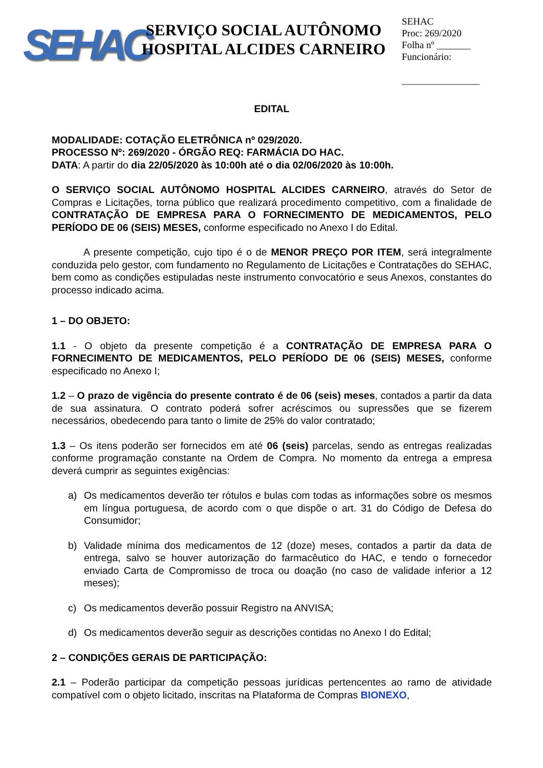SEHAC
SERVIÇO SOCIAL AUTÔNOMO
HOSPITAL ALCIDES CARNEIRO
SEHAC
Proc: 269/2020
Folha nº _______
Funcionário:
________________
EDITAL
MODALIDADE: COTAÇÃO ELETRÔNICA nº 029/2020.
PROCESSO Nº: 269/2020 - ÓRGÃO REQ: FARMÁCIA DO HAC.
DATA: A partir do dia 22/05/2020 às 10:00h até o dia 02/06/2020 às 10:00h.
O SERVIÇO SOCIAL AUTÔNOMO HOSPITAL ALCIDES CARNEIRO, através do Setor de Compras e Licitações, torna público que realizará procedimento competitivo, com a finalidade de CONTRATAÇÃO DE EMPRESA PARA O FORNECIMENTO DE MEDICAMENTOS, PELO PERÍODO DE 06 (SEIS) MESES, conforme especificado no Anexo I do Edital.
A presente competição, cujo tipo é o de MENOR PREÇO POR ITEM, será integralmente conduzida pelo gestor, com fundamento no Regulamento de Licitações e Contratações do SEHAC, bem como as condições estipuladas neste instrumento convocatório e seus Anexos, constantes do processo indicado acima.
1 – DO OBJETO:
1.1 - O objeto da presente competição é a CONTRATAÇÃO DE EMPRESA PARA O FORNECIMENTO DE MEDICAMENTOS, PELO PERÍODO DE 06 (SEIS) MESES, conforme especificado no Anexo I;
1.2 – O prazo de vigência do presente contrato é de 06 (seis) meses, contados a partir da data de sua assinatura. O contrato poderá sofrer acréscimos ou supressões que se fizerem necessários, obedecendo para tanto o limite de 25% do valor contratado;
1.3 – Os itens poderão ser fornecidos em até 06 (seis) parcelas, sendo as entregas realizadas conforme programação constante na Ordem de Compra. No momento da entrega a empresa deverá cumprir as seguintes exigências:
a) Os medicamentos deverão ter rótulos e bulas com todas as informações sobre os mesmos em língua portuguesa, de acordo com o que dispõe o art. 31 do Código de Defesa do Consumidor;
b) Validade mínima dos medicamentos de 12 (doze) meses, contados a partir da data de entrega, salvo se houver autorização do farmacêutico do HAC, e tendo o fornecedor enviado Carta de Compromisso de troca ou doação (no caso de validade inferior a 12 meses);
c) Os medicamentos deverão possuir Registro na ANVISA;
d) Os medicamentos deverão seguir as descrições contidas no Anexo I do Edital;
2 – CONDIÇÕES GERAIS DE PARTICIPAÇÃO:
2.1 – Poderão participar da competição pessoas jurídicas pertencentes ao ramo de atividade compatível com o objeto licitado, inscritas na Plataforma de Compras BIONEXO,